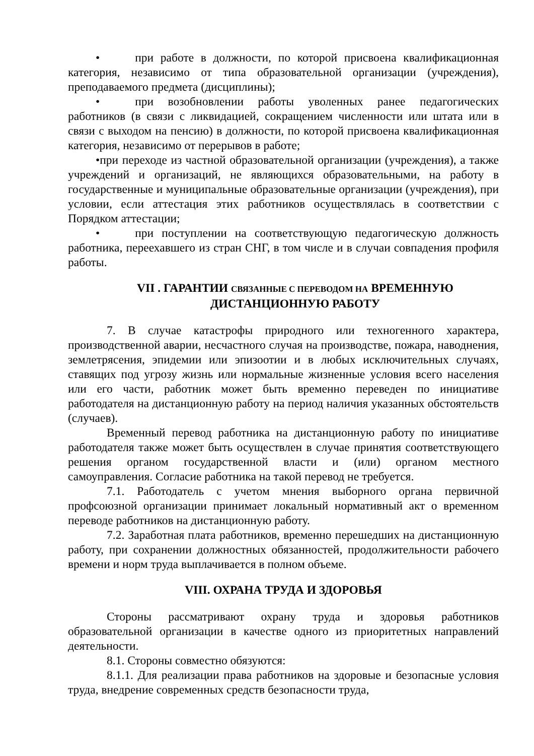• при работе в должности, по которой присвоена квалификационная категория, независимо от типа образовательной организации (учреждения), преподаваемого предмета (дисциплины);
• при возобновлении работы уволенных ранее педагогических работников (в связи с ликвидацией, сокращением численности или штата или в связи с выходом на пенсию) в должности, по которой присвоена квалификационная категория, независимо от перерывов в работе;
•при переходе из частной образовательной организации (учреждения), а также учреждений и организаций, не являющихся образовательными, на работу в государственные и муниципальные образовательные организации (учреждения), при условии, если аттестация этих работников осуществлялась в соответствии с Порядком аттестации;
• при поступлении на соответствующую педагогическую должность работника, переехавшего из стран СНГ, в том числе и в случаи совпадения профиля работы.
VII . ГАРАНТИИ СВЯЗАННЫЕ С ПЕРЕВОДОМ НА ВРЕМЕННУЮ
ДИСТАНЦИОННУЮ РАБОТУ
7. В случае катастрофы природного или техногенного характера, производственной аварии, несчастного случая на производстве, пожара, наводнения, землетрясения, эпидемии или эпизоотии и в любых исключительных случаях, ставящих под угрозу жизнь или нормальные жизненные условия всего населения или его части, работник может быть временно переведен по инициативе работодателя на дистанционную работу на период наличия указанных обстоятельств (случаев).
Временный перевод работника на дистанционную работу по инициативе работодателя также может быть осуществлен в случае принятия соответствующего решения органом государственной власти и (или) органом местного самоуправления. Согласие работника на такой перевод не требуется.
7.1. Работодатель с учетом мнения выборного органа первичной профсоюзной организации принимает локальный нормативный акт о временном переводе работников на дистанционную работу.
7.2. Заработная плата работников, временно перешедших на дистанционную работу, при сохранении должностных обязанностей, продолжительности рабочего времени и норм труда выплачивается в полном объеме.
VIII. ОХРАНА ТРУДА И ЗДОРОВЬЯ
Стороны рассматривают охрану труда и здоровья работников образовательной организации в качестве одного из приоритетных направлений деятельности.
8.1. Стороны совместно обязуются:
8.1.1. Для реализации права работников на здоровые и безопасные условия труда, внедрение современных средств безопасности труда,